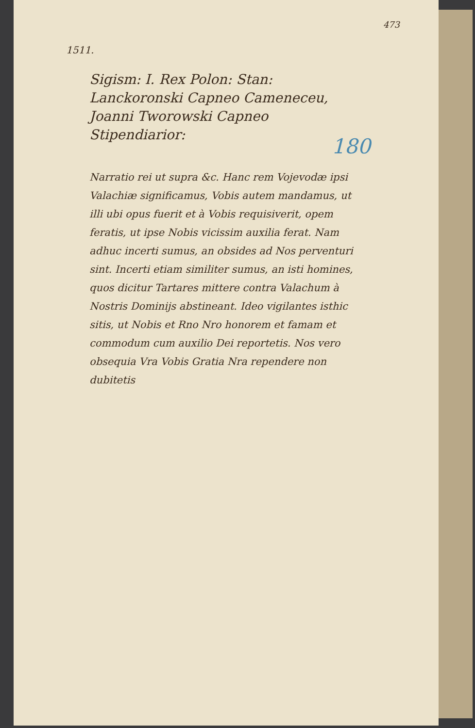473
1511.
Sigism: I. Rex Polon: Stan: Lanckoronski Capneo Cameneceu, Joanni Tworowski Capneo Stipendiarior:
180
Narratio rei ut supra &c. Hanc rem Vojevodæ ipsi Valachiæ significamus, Vobis autem mandamus, ut illi ubi opus fuerit et à Vobis requisiverit, opem feratis, ut ipse Nobis vicissim auxilia ferat. Nam adhuc incerti sumus, an obsides ad Nos perventuri sint. Incerti etiam similiter sumus, an isti homines, quos dicitur Tartares mittere contra Valachum à Nostris Dominijs abstineant. Ideo vigilantes isthic sitis, ut Nobis et Rno Nro honorem et famam et commodum cum auxilio Dei reportetis. Nos vero obsequia Vra Vobis Gratia Nra rependere non dubitetis